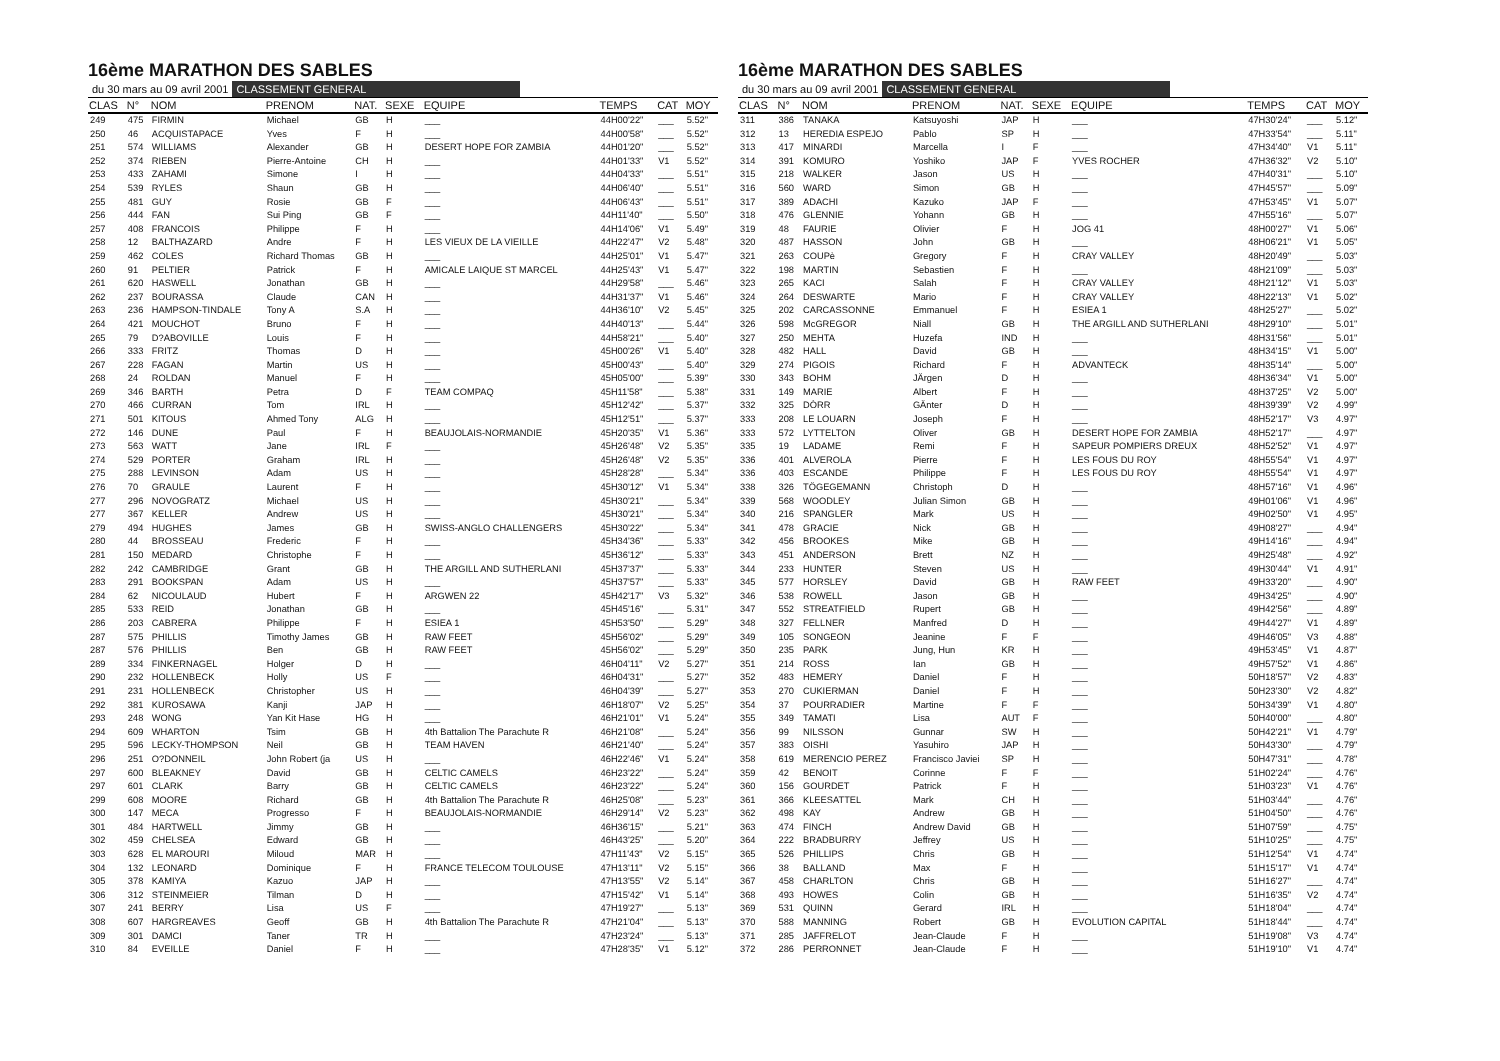16ème MARATHON DES SABLES
du 30 mars au 09 avril 2001 CLASSEMENT GENERAL
| CLAS | N° | NOM | PRENOM | NAT. | SEXE | EQUIPE | TEMPS | CAT | MOY |
| --- | --- | --- | --- | --- | --- | --- | --- | --- | --- |
| 249 | 475 | FIRMIN | Michael | GB | H | ___ | 44H00'22" | ___ | 5.52" |
| 250 | 46 | ACQUISTAPACE | Yves | F | H | ___ | 44H00'58" | ___ | 5.52" |
| 251 | 574 | WILLIAMS | Alexander | GB | H | DESERT HOPE FOR ZAMBIA | 44H01'20" | ___ | 5.52" |
| 252 | 374 | RIEBEN | Pierre-Antoine | CH | H | ___ | 44H01'33" | V1 | 5.52" |
| 253 | 433 | ZAHAMI | Simone | I | H | ___ | 44H04'33" | ___ | 5.51" |
| 254 | 539 | RYLES | Shaun | GB | H | ___ | 44H06'40" | ___ | 5.51" |
| 255 | 481 | GUY | Rosie | GB | F | ___ | 44H06'43" | ___ | 5.51" |
| 256 | 444 | FAN | Sui Ping | GB | F | ___ | 44H11'40" | ___ | 5.50" |
| 257 | 408 | FRANCOIS | Philippe | F | H | ___ | 44H14'06" | V1 | 5.49" |
| 258 | 12 | BALTHAZARD | Andre | F | H | LES VIEUX DE LA VIEILLE | 44H22'47" | V2 | 5.48" |
| 259 | 462 | COLES | Richard Thomas | GB | H | ___ | 44H25'01" | V1 | 5.47" |
| 260 | 91 | PELTIER | Patrick | F | H | AMICALE LAIQUE ST MARCEL | 44H25'43" | V1 | 5.47" |
| 261 | 620 | HASWELL | Jonathan | GB | H | ___ | 44H29'58" | ___ | 5.46" |
| 262 | 237 | BOURASSA | Claude | CAN | H | ___ | 44H31'37" | V1 | 5.46" |
| 263 | 236 | HAMPSON-TINDALE | Tony A | S.A | H | ___ | 44H36'10" | V2 | 5.45" |
| 264 | 421 | MOUCHOT | Bruno | F | H | ___ | 44H40'13" | ___ | 5.44" |
| 265 | 79 | D?ABOVILLE | Louis | F | H | ___ | 44H58'21" | ___ | 5.40" |
| 266 | 333 | FRITZ | Thomas | D | H | ___ | 45H00'26" | V1 | 5.40" |
| 267 | 228 | FAGAN | Martin | US | H | ___ | 45H00'43" | ___ | 5.40" |
| 268 | 24 | ROLDAN | Manuel | F | H | ___ | 45H05'00" | ___ | 5.39" |
| 269 | 346 | BARTH | Petra | D | F | TEAM COMPAQ | 45H11'58" | ___ | 5.38" |
| 270 | 466 | CURRAN | Tom | IRL | H | ___ | 45H12'42" | ___ | 5.37" |
| 271 | 501 | KITOUS | Ahmed Tony | ALG | H | ___ | 45H12'51" | ___ | 5.37" |
| 272 | 146 | DUNE | Paul | F | H | BEAUJOLAIS-NORMANDIE | 45H20'35" | V1 | 5.36" |
| 273 | 563 | WATT | Jane | IRL | F | ___ | 45H26'48" | V2 | 5.35" |
| 274 | 529 | PORTER | Graham | IRL | H | ___ | 45H26'48" | V2 | 5.35" |
| 275 | 288 | LEVINSON | Adam | US | H | ___ | 45H28'28" | ___ | 5.34" |
| 276 | 70 | GRAULE | Laurent | F | H | ___ | 45H30'12" | V1 | 5.34" |
| 277 | 296 | NOVOGRATZ | Michael | US | H | ___ | 45H30'21" | ___ | 5.34" |
| 277 | 367 | KELLER | Andrew | US | H | ___ | 45H30'21" | ___ | 5.34" |
| 279 | 494 | HUGHES | James | GB | H | SWISS-ANGLO CHALLENGERS | 45H30'22" | ___ | 5.34" |
| 280 | 44 | BROSSEAU | Frederic | F | H | ___ | 45H34'36" | ___ | 5.33" |
| 281 | 150 | MEDARD | Christophe | F | H | ___ | 45H36'12" | ___ | 5.33" |
| 282 | 242 | CAMBRIDGE | Grant | GB | H | THE ARGILL AND SUTHERLANI | 45H37'37" | ___ | 5.33" |
| 283 | 291 | BOOKSPAN | Adam | US | H | ___ | 45H37'57" | ___ | 5.33" |
| 284 | 62 | NICOULAUD | Hubert | F | H | ARGWEN 22 | 45H42'17" | V3 | 5.32" |
| 285 | 533 | REID | Jonathan | GB | H | ___ | 45H45'16" | ___ | 5.31" |
| 286 | 203 | CABRERA | Philippe | F | H | ESIEA 1 | 45H53'50" | ___ | 5.29" |
| 287 | 575 | PHILLIS | Timothy James | GB | H | RAW FEET | 45H56'02" | ___ | 5.29" |
| 287 | 576 | PHILLIS | Ben | GB | H | RAW FEET | 45H56'02" | ___ | 5.29" |
| 289 | 334 | FINKERNAGEL | Holger | D | H | ___ | 46H04'11" | V2 | 5.27" |
| 290 | 232 | HOLLENBECK | Holly | US | F | ___ | 46H04'31" | ___ | 5.27" |
| 291 | 231 | HOLLENBECK | Christopher | US | H | ___ | 46H04'39" | ___ | 5.27" |
| 292 | 381 | KUROSAWA | Kanji | JAP | H | ___ | 46H18'07" | V2 | 5.25" |
| 293 | 248 | WONG | Yan Kit Hase | HG | H | ___ | 46H21'01" | V1 | 5.24" |
| 294 | 609 | WHARTON | Tsim | GB | H | 4th Battalion The Parachute R | 46H21'08" | ___ | 5.24" |
| 295 | 596 | LECKY-THOMPSON | Neil | GB | H | TEAM HAVEN | 46H21'40" | ___ | 5.24" |
| 296 | 251 | O?DONNEIL | John Robert (ja | US | H | ___ | 46H22'46" | V1 | 5.24" |
| 297 | 600 | BLEAKNEY | David | GB | H | CELTIC CAMELS | 46H23'22" | ___ | 5.24" |
| 297 | 601 | CLARK | Barry | GB | H | CELTIC CAMELS | 46H23'22" | ___ | 5.24" |
| 299 | 608 | MOORE | Richard | GB | H | 4th Battalion The Parachute R | 46H25'08" | ___ | 5.23" |
| 300 | 147 | MECA | Progresso | F | H | BEAUJOLAIS-NORMANDIE | 46H29'14" | V2 | 5.23" |
| 301 | 484 | HARTWELL | Jimmy | GB | H | ___ | 46H36'15" | ___ | 5.21" |
| 302 | 459 | CHELSEA | Edward | GB | H | ___ | 46H43'25" | ___ | 5.20" |
| 303 | 628 | EL MAROURI | Miloud | MAR | H | ___ | 47H11'43" | V2 | 5.15" |
| 304 | 132 | LEONARD | Dominique | F | H | FRANCE TELECOM TOULOUSE | 47H13'11" | V2 | 5.15" |
| 305 | 378 | KAMIYA | Kazuo | JAP | H | ___ | 47H13'55" | V2 | 5.14" |
| 306 | 312 | STEINMEIER | Tilman | D | H | ___ | 47H15'42" | V1 | 5.14" |
| 307 | 241 | BERRY | Lisa | US | F | ___ | 47H19'27" | ___ | 5.13" |
| 308 | 607 | HARGREAVES | Geoff | GB | H | 4th Battalion The Parachute R | 47H21'04" | ___ | 5.13" |
| 309 | 301 | DAMCI | Taner | TR | H | ___ | 47H23'24" | ___ | 5.13" |
| 310 | 84 | EVEILLE | Daniel | F | H | ___ | 47H28'35" | V1 | 5.12" |
16ème MARATHON DES SABLES
du 30 mars au 09 avril 2001 CLASSEMENT GENERAL
| CLAS | N° | NOM | PRENOM | NAT. | SEXE | EQUIPE | TEMPS | CAT | MOY |
| --- | --- | --- | --- | --- | --- | --- | --- | --- | --- |
| 311 | 386 | TANAKA | Katsuyoshi | JAP | H | ___ | 47H30'24" | ___ | 5.12" |
| 312 | 13 | HEREDIA ESPEJO | Pablo | SP | H | ___ | 47H33'54" | ___ | 5.11" |
| 313 | 417 | MINARDI | Marcella | I | F | ___ | 47H34'40" | V1 | 5.11" |
| 314 | 391 | KOMURO | Yoshiko | JAP | F | YVES ROCHER | 47H36'32" | V2 | 5.10" |
| 315 | 218 | WALKER | Jason | US | H | ___ | 47H40'31" | ___ | 5.10" |
| 316 | 560 | WARD | Simon | GB | H | ___ | 47H45'57" | ___ | 5.09" |
| 317 | 389 | ADACHI | Kazuko | JAP | F | ___ | 47H53'45" | V1 | 5.07" |
| 318 | 476 | GLENNIE | Yohann | GB | H | ___ | 47H55'16" | ___ | 5.07" |
| 319 | 48 | FAURIE | Olivier | F | H | JOG 41 | 48H00'27" | V1 | 5.06" |
| 320 | 487 | HASSON | John | GB | H | ___ | 48H06'21" | V1 | 5.05" |
| 321 | 263 | COUPè | Gregory | F | H | CRAY VALLEY | 48H20'49" | ___ | 5.03" |
| 322 | 198 | MARTIN | Sebastien | F | H | ___ | 48H21'09" | ___ | 5.03" |
| 323 | 265 | KACI | Salah | F | H | CRAY VALLEY | 48H21'12" | V1 | 5.03" |
| 324 | 264 | DESWARTE | Mario | F | H | CRAY VALLEY | 48H22'13" | V1 | 5.02" |
| 325 | 202 | CARCASSONNE | Emmanuel | F | H | ESIEA 1 | 48H25'27" | ___ | 5.02" |
| 326 | 598 | McGREGOR | Niall | GB | H | THE ARGILL AND SUTHERLANI | 48H29'10" | ___ | 5.01" |
| 327 | 250 | MEHTA | Huzefa | IND | H | ___ | 48H31'56" | ___ | 5.01" |
| 328 | 482 | HALL | David | GB | H | ___ | 48H34'15" | V1 | 5.00" |
| 329 | 274 | PIGOIS | Richard | F | H | ADVANTECK | 48H35'14" | ___ | 5.00" |
| 330 | 343 | BOHM | JÄrgen | D | H | ___ | 48H36'34" | V1 | 5.00" |
| 331 | 149 | MARIE | Albert | F | H | ___ | 48H37'25" | V2 | 5.00" |
| 332 | 325 | DÒRR | GÄnter | D | H | ___ | 48H39'39" | V2 | 4.99" |
| 333 | 208 | LE LOUARN | Joseph | F | H | ___ | 48H52'17" | V3 | 4.97" |
| 333 | 572 | LYTTELTON | Oliver | GB | H | DESERT HOPE FOR ZAMBIA | 48H52'17" | ___ | 4.97" |
| 335 | 19 | LADAME | Remi | F | H | SAPEUR POMPIERS DREUX | 48H52'52" | V1 | 4.97" |
| 336 | 401 | ALVEROLA | Pierre | F | H | LES FOUS DU ROY | 48H55'54" | V1 | 4.97" |
| 336 | 403 | ESCANDE | Philippe | F | H | LES FOUS DU ROY | 48H55'54" | V1 | 4.97" |
| 338 | 326 | TÖGEGEMANN | Christoph | D | H | ___ | 48H57'16" | V1 | 4.96" |
| 339 | 568 | WOODLEY | Julian Simon | GB | H | ___ | 49H01'06" | V1 | 4.96" |
| 340 | 216 | SPANGLER | Mark | US | H | ___ | 49H02'50" | V1 | 4.95" |
| 341 | 478 | GRACIE | Nick | GB | H | ___ | 49H08'27" | ___ | 4.94" |
| 342 | 456 | BROOKES | Mike | GB | H | ___ | 49H14'16" | ___ | 4.94" |
| 343 | 451 | ANDERSON | Brett | NZ | H | ___ | 49H25'48" | ___ | 4.92" |
| 344 | 233 | HUNTER | Steven | US | H | ___ | 49H30'44" | V1 | 4.91" |
| 345 | 577 | HORSLEY | David | GB | H | RAW FEET | 49H33'20" | ___ | 4.90" |
| 346 | 538 | ROWELL | Jason | GB | H | ___ | 49H34'25" | ___ | 4.90" |
| 347 | 552 | STREATFIELD | Rupert | GB | H | ___ | 49H42'56" | ___ | 4.89" |
| 348 | 327 | FELLNER | Manfred | D | H | ___ | 49H44'27" | V1 | 4.89" |
| 349 | 105 | SONGEON | Jeanine | F | F | ___ | 49H46'05" | V3 | 4.88" |
| 350 | 235 | PARK | Jung, Hun | KR | H | ___ | 49H53'45" | V1 | 4.87" |
| 351 | 214 | ROSS | Ian | GB | H | ___ | 49H57'52" | V1 | 4.86" |
| 352 | 483 | HEMERY | Daniel | F | H | ___ | 50H18'57" | V2 | 4.83" |
| 353 | 270 | CUKIERMAN | Daniel | F | H | ___ | 50H23'30" | V2 | 4.82" |
| 354 | 37 | POURRADIER | Martine | F | F | ___ | 50H34'39" | V1 | 4.80" |
| 355 | 349 | TAMATI | Lisa | AUT | F | ___ | 50H40'00" | ___ | 4.80" |
| 356 | 99 | NILSSON | Gunnar | SW | H | ___ | 50H42'21" | V1 | 4.79" |
| 357 | 383 | OISHI | Yasuhiro | JAP | H | ___ | 50H43'30" | ___ | 4.79" |
| 358 | 619 | MERENCIO PEREZ | Francisco Javiei | SP | H | ___ | 50H47'31" | ___ | 4.78" |
| 359 | 42 | BENOIT | Corinne | F | F | ___ | 51H02'24" | ___ | 4.76" |
| 360 | 156 | GOURDET | Patrick | F | H | ___ | 51H03'23" | V1 | 4.76" |
| 361 | 366 | KLEESATTEL | Mark | CH | H | ___ | 51H03'44" | ___ | 4.76" |
| 362 | 498 | KAY | Andrew | GB | H | ___ | 51H04'50" | ___ | 4.76" |
| 363 | 474 | FINCH | Andrew David | GB | H | ___ | 51H07'59" | ___ | 4.75" |
| 364 | 222 | BRADBURRY | Jeffrey | US | H | ___ | 51H10'25" | ___ | 4.75" |
| 365 | 526 | PHILLIPS | Chris | GB | H | ___ | 51H12'54" | V1 | 4.74" |
| 366 | 38 | BALLAND | Max | F | H | ___ | 51H15'17" | V1 | 4.74" |
| 367 | 458 | CHARLTON | Chris | GB | H | ___ | 51H16'27" | ___ | 4.74" |
| 368 | 493 | HOWES | Colin | GB | H | ___ | 51H16'35" | V2 | 4.74" |
| 369 | 531 | QUINN | Gerard | IRL | H | ___ | 51H18'04" | ___ | 4.74" |
| 370 | 588 | MANNING | Robert | GB | H | EVOLUTION CAPITAL | 51H18'44" | ___ | 4.74" |
| 371 | 285 | JAFFRELOT | Jean-Claude | F | H | ___ | 51H19'08" | V3 | 4.74" |
| 372 | 286 | PERRONNET | Jean-Claude | F | H | ___ | 51H19'10" | V1 | 4.74" |